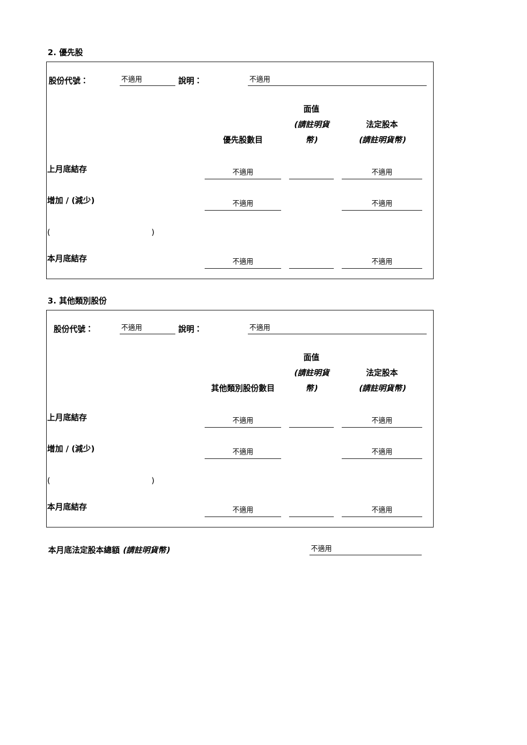2. 優先股
股份代號： 不適用 說明： 不適用
| | 優先股數目 | 面值 (請註明貨幣) | 法定股本 (請註明貨幣) |
| --- | --- | --- | --- |
| 上月底結存 | 不適用 | | 不適用 |
| 增加 / (減少) | 不適用 | | 不適用 |
| ( ) | | | |
| 本月底結存 | 不適用 | | 不適用 |
3. 其他類別股份
股份代號： 不適用 說明： 不適用
| | 其他類別股份數目 | 面值 (請註明貨幣) | 法定股本 (請註明貨幣) |
| --- | --- | --- | --- |
| 上月底結存 | 不適用 | | 不適用 |
| 增加 / (減少) | 不適用 | | 不適用 |
| ( ) | | | |
| 本月底結存 | 不適用 | | 不適用 |
本月底法定股本總額 (請註明貨幣) 不適用